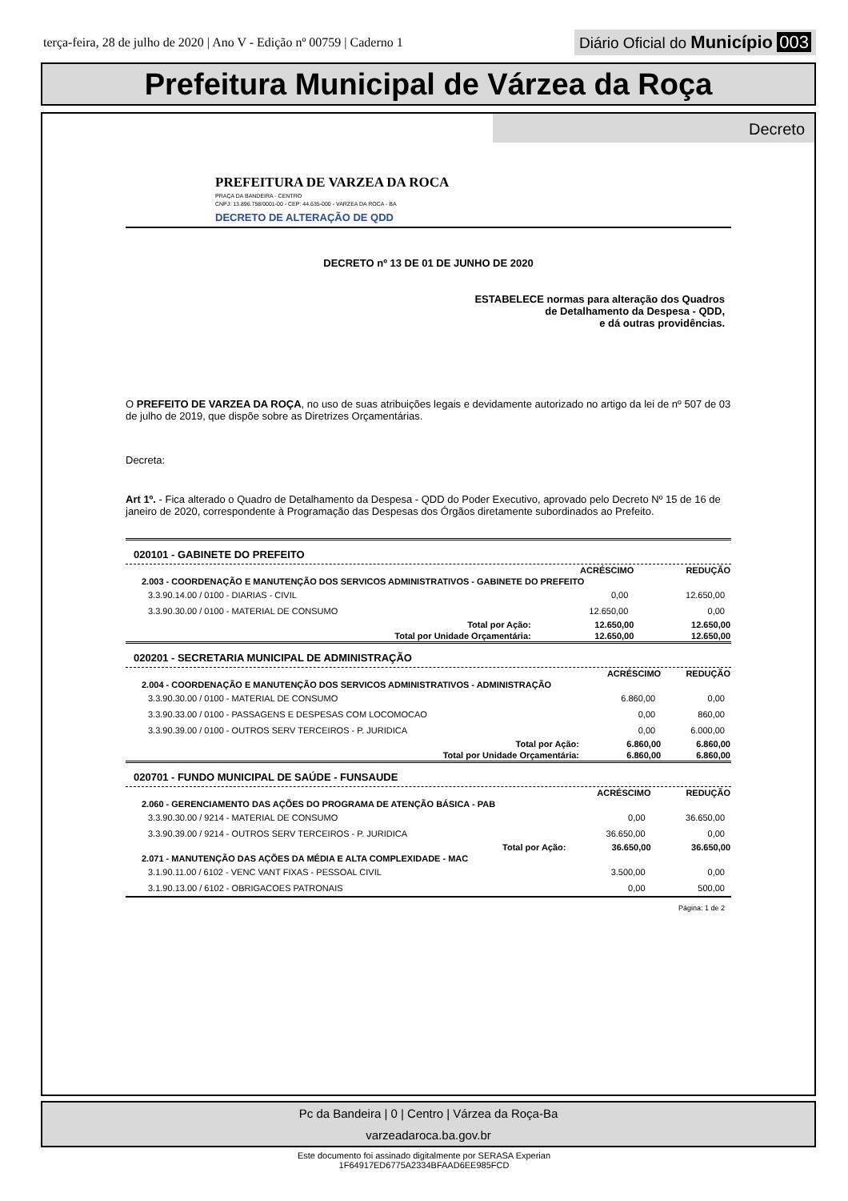terça-feira, 28 de julho de 2020 | Ano V - Edição nº 00759 | Caderno 1
Diário Oficial do Município 003
Prefeitura Municipal de Várzea da Roça
Decreto
PREFEITURA DE VARZEA DA ROCA
PRAÇA DA BANDEIRA - CENTRO
CNPJ: 13.896.758/0001-00 - CEP: 44.635-000 - VARZEA DA ROCA - BA
DECRETO DE ALTERAÇÃO DE QDD
DECRETO nº 13 DE 01 DE JUNHO DE 2020
ESTABELECE normas para alteração dos Quadros
de Detalhamento da Despesa - QDD,
e dá outras providências.
O PREFEITO DE VARZEA DA ROÇA, no uso de suas atribuições legais e devidamente autorizado no artigo da lei de nº 507 de 03 de julho de 2019, que dispõe sobre as Diretrizes Orçamentárias.
Decreta:
Art 1º. - Fica alterado o Quadro de Detalhamento da Despesa - QDD do Poder Executivo, aprovado pelo Decreto Nº 15 de 16 de janeiro de 2020, correspondente à Programação das Despesas dos Órgãos diretamente subordinados ao Prefeito.
020101 - GABINETE DO PREFEITO
| | ACRÉSCIMO | REDUÇÃO |
| 2.003 - COORDENAÇÃO E MANUTENÇÃO DOS SERVICOS ADMINISTRATIVOS - GABINETE DO PREFEITO | | |
| 3.3.90.14.00 / 0100 - DIARIAS - CIVIL | 0,00 | 12.650,00 |
| 3.3.90.30.00 / 0100 - MATERIAL DE CONSUMO | 12.650,00 | 0,00 |
| Total por Ação: | 12.650,00 | 12.650,00 |
| Total por Unidade Orçamentária: | 12.650,00 | 12.650,00 |
020201 - SECRETARIA MUNICIPAL DE ADMINISTRAÇÃO
| | ACRÉSCIMO | REDUÇÃO |
| 2.004 - COORDENAÇÃO E MANUTENÇÃO DOS SERVICOS ADMINISTRATIVOS - ADMINISTRAÇÃO | | |
| 3.3.90.30.00 / 0100 - MATERIAL DE CONSUMO | 6.860,00 | 0,00 |
| 3.3.90.33.00 / 0100 - PASSAGENS E DESPESAS COM LOCOMOCAO | 0,00 | 860,00 |
| 3.3.90.39.00 / 0100 - OUTROS SERV TERCEIROS - P. JURIDICA | 0,00 | 6.000,00 |
| Total por Ação: | 6.860,00 | 6.860,00 |
| Total por Unidade Orçamentária: | 6.860,00 | 6.860,00 |
020701 - FUNDO MUNICIPAL DE SAÚDE - FUNSAUDE
| | ACRÉSCIMO | REDUÇÃO |
| 2.060 - GERENCIAMENTO DAS AÇÕES DO PROGRAMA DE ATENÇÃO BÁSICA - PAB | | |
| 3.3.90.30.00 / 9214 - MATERIAL DE CONSUMO | 0,00 | 36.650,00 |
| 3.3.90.39.00 / 9214 - OUTROS SERV TERCEIROS - P. JURIDICA | 36.650,00 | 0,00 |
| Total por Ação: | 36.650,00 | 36.650,00 |
| 2.071 - MANUTENÇÃO DAS AÇÕES DA MÉDIA E ALTA COMPLEXIDADE - MAC | | |
| 3.1.90.11.00 / 6102 - VENC VANT FIXAS - PESSOAL CIVIL | 3.500,00 | 0,00 |
| 3.1.90.13.00 / 6102 - OBRIGACOES PATRONAIS | 0,00 | 500,00 |
Página: 1 de 2
Pc da Bandeira | 0 | Centro | Várzea da Roça-Ba
varzeadaroca.ba.gov.br
Este documento foi assinado digitalmente por SERASA Experian
1F64917ED6775A2334BFAAD6EE985FCD